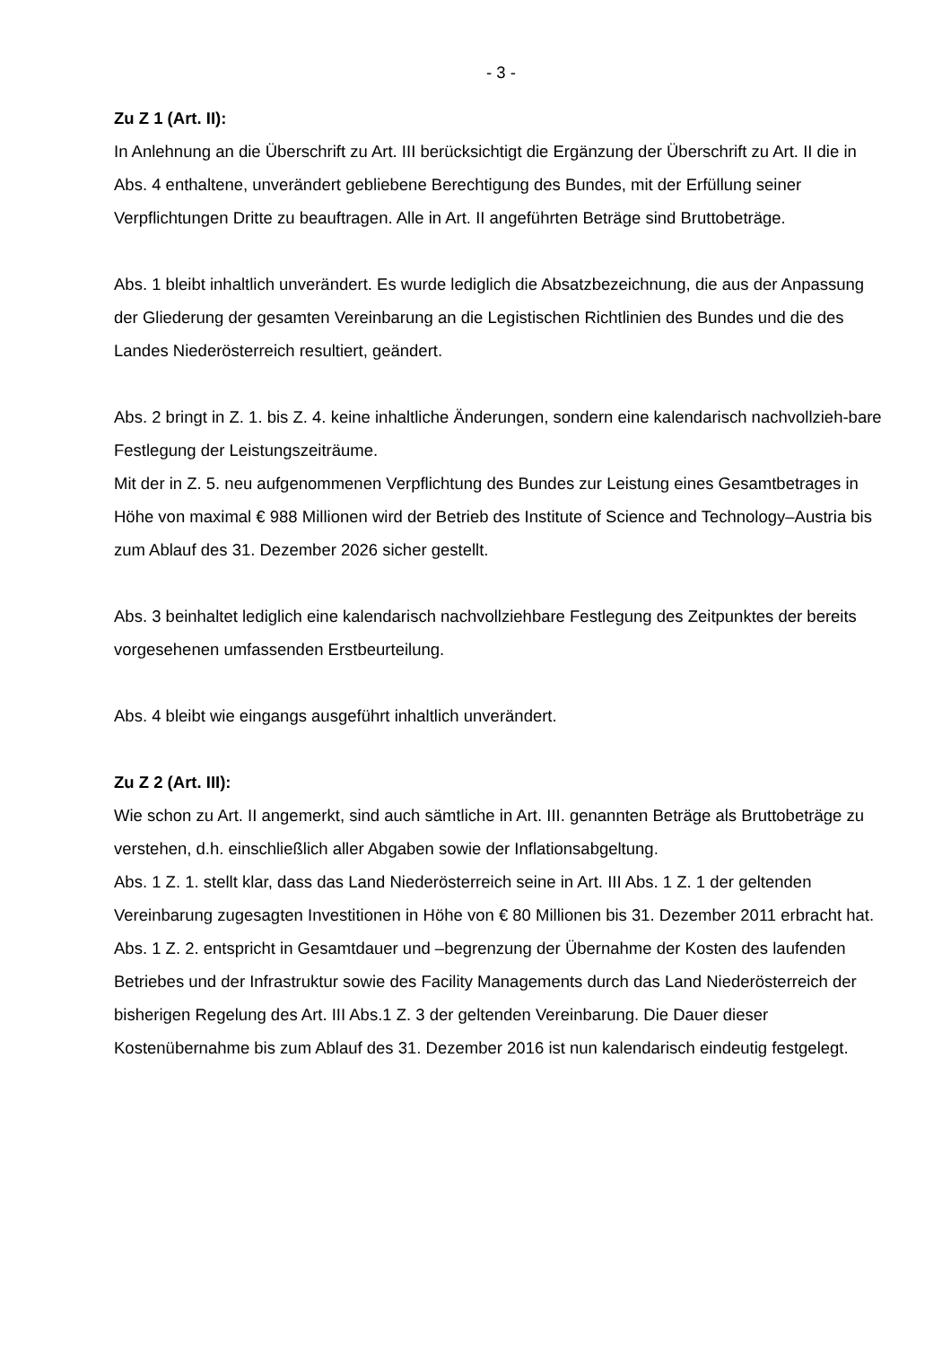- 3 -
Zu Z 1 (Art. II):
In Anlehnung an die Überschrift zu Art. III berücksichtigt die Ergänzung der Überschrift zu Art. II die in Abs. 4 enthaltene, unverändert gebliebene Berechtigung des Bundes, mit der Erfüllung seiner Verpflichtungen Dritte zu beauftragen. Alle in Art. II angeführten Beträge sind Bruttobeträge.
Abs. 1 bleibt inhaltlich unverändert. Es wurde lediglich die Absatzbezeichnung, die aus der Anpassung der Gliederung der gesamten Vereinbarung an die Legistischen Richtlinien des Bundes und die des Landes Niederösterreich resultiert, geändert.
Abs. 2 bringt in Z. 1. bis Z. 4. keine inhaltliche Änderungen, sondern eine kalendarisch nachvollzieh-bare Festlegung der Leistungszeiträume.
Mit der in Z. 5. neu aufgenommenen Verpflichtung des Bundes zur Leistung eines Gesamtbetrages in Höhe von maximal € 988 Millionen wird der Betrieb des Institute of Science and Technology–Austria bis zum Ablauf des 31. Dezember 2026 sicher gestellt.
Abs. 3 beinhaltet lediglich eine kalendarisch nachvollziehbare Festlegung des Zeitpunktes der bereits vorgesehenen umfassenden Erstbeurteilung.
Abs. 4 bleibt wie eingangs ausgeführt inhaltlich unverändert.
Zu Z 2 (Art. III):
Wie schon zu Art. II angemerkt, sind auch sämtliche in Art. III. genannten Beträge als Bruttobeträge zu verstehen, d.h. einschließlich aller Abgaben sowie der Inflationsabgeltung.
Abs. 1 Z. 1. stellt klar, dass das Land Niederösterreich seine in Art. III Abs. 1 Z. 1 der geltenden Vereinbarung zugesagten Investitionen in Höhe von € 80 Millionen bis 31. Dezember 2011 erbracht hat.
Abs. 1 Z. 2. entspricht in Gesamtdauer und –begrenzung der Übernahme der Kosten des laufenden Betriebes und der Infrastruktur sowie des Facility Managements durch das Land Niederösterreich der bisherigen Regelung des Art. III Abs.1 Z. 3 der geltenden Vereinbarung. Die Dauer dieser Kostenübernahme bis zum Ablauf des 31. Dezember 2016 ist nun kalendarisch eindeutig festgelegt.